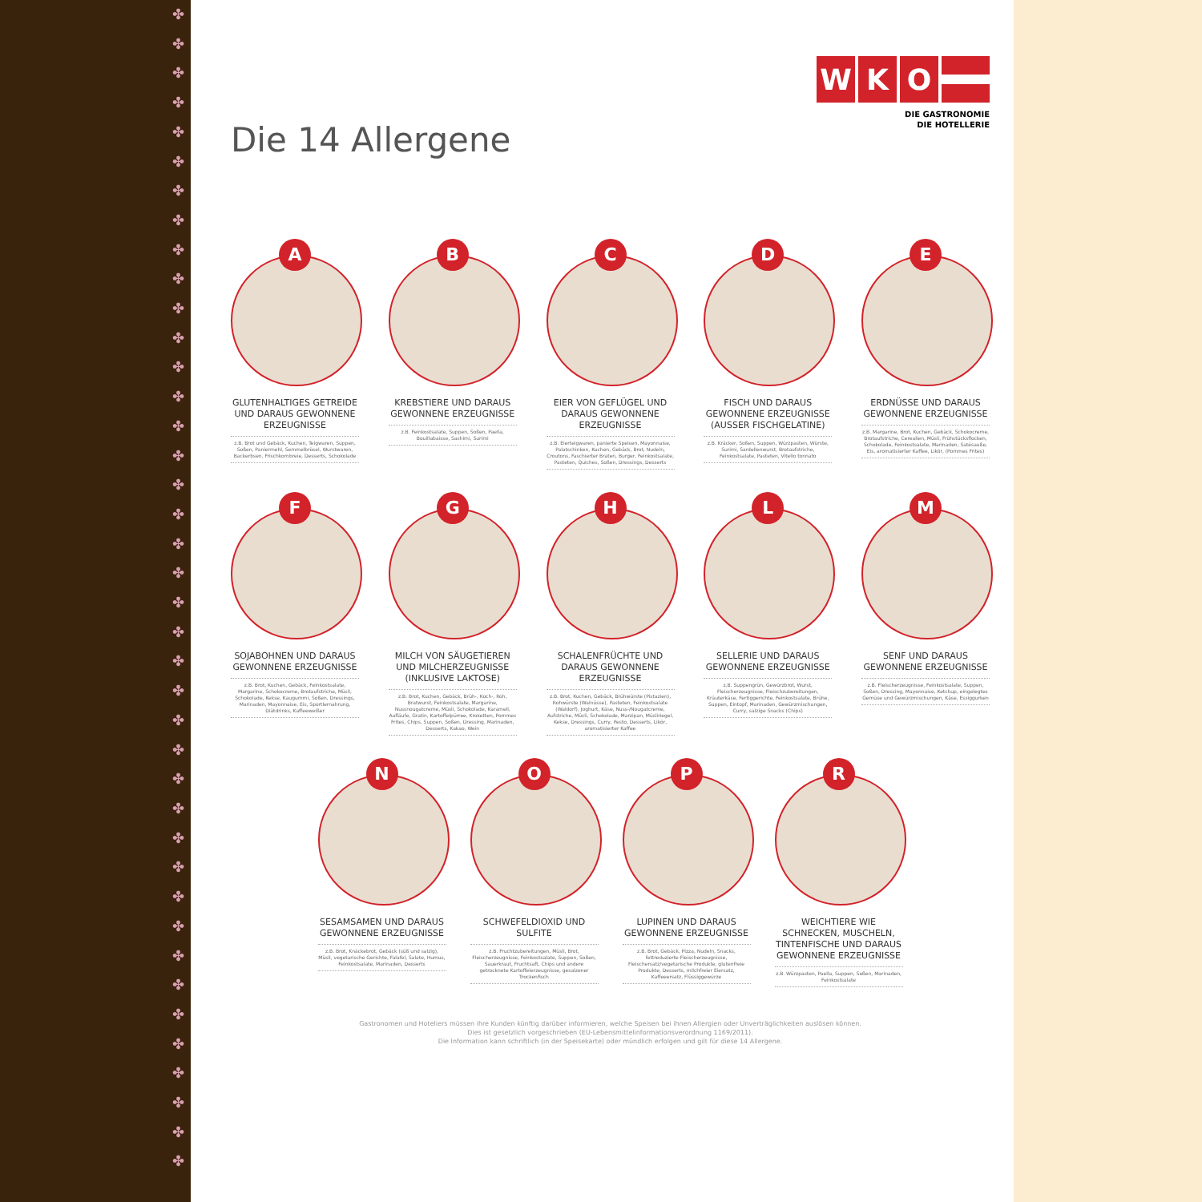✤
✤
✤
✤
✤
✤
✤
✤
✤
✤
✤
✤
✤
✤
✤
✤
✤
✤
✤
✤
✤
✤
✤
✤
✤
✤
✤
✤
✤
✤
✤
✤
✤
✤
✤
✤
✤
✤
✤
✤
Die 14 Allergene
WKO
DIE GASTRONOMIE
DIE HOTELLERIE
A
GLUTENHALTIGES GETREIDE UND DARAUS GEWONNENE ERZEUGNISSE
z.B. Brot und Gebäck, Kuchen, Teigwaren, Suppen, Soßen, Paniermehl, Semmelbrösel, Wurstwaren, Backerbsen, Frischkornbreie, Desserts, Schokolade
B
KREBSTIERE UND DARAUS GEWONNENE ERZEUGNISSE
z.B. Feinkostsalate, Suppen, Soßen, Paella, Bouillabaisse, Sashimi, Surimi
C
EIER VON GEFLÜGEL UND DARAUS GEWONNENE ERZEUGNISSE
z.B. Eierteigwaren, panierte Speisen, Mayonnaise, Palatschinken, Kuchen, Gebäck, Brot, Nudeln, Croutons, Faschierter Braten, Burger, Feinkostsalate, Pasteten, Quiches, Soßen, Dressings, Desserts
D
FISCH UND DARAUS GEWONNENE ERZEUGNISSE (AUSSER FISCHGELATINE)
z.B. Kräcker, Soßen, Suppen, Würzpasten, Würste, Surimi, Sardellenwurst, Brotaufstriche, Feinkostsalate, Pasteten, Vitello tonnato
E
ERDNÜSSE UND DARAUS GEWONNENE ERZEUGNISSE
z.B. Margarine, Brot, Kuchen, Gebäck, Schokocreme, Brotaufstriche, Cerealien, Müsli, Frühstücksflocken, Schokolade, Feinkostsalate, Marinaden, Satésauße, Eis, aromatisierter Kaffee, Likör, (Pommes Frites)
F
SOJABOHNEN UND DARAUS GEWONNENE ERZEUGNISSE
z.B. Brot, Kuchen, Gebäck, Feinkostsalate, Margarine, Schokocreme, Brotaufstriche, Müsli, Schokolade, Kekse, Kaugummi, Soßen, Dressings, Marinaden, Mayonnaise, Eis, Sportlernahrung, Diätdrinks, Kaffeeweißer
G
MILCH VON SÄUGETIEREN UND MILCHERZEUGNISSE (INKLUSIVE LAKTOSE)
z.B. Brot, Kuchen, Gebäck, Brüh-, Koch-, Roh, Bratwurst, Feinkostsalate, Margarine, Nussnougatcreme, Müsli, Schokolade, Karamell, Aufläufe, Gratin, Kartoffelpürree, Kroketten, Pommes Frites, Chips, Suppen, Soßen, Dressing, Marinaden, Desserts, Kakao, Wein
H
SCHALENFRÜCHTE UND DARAUS GEWONNENE ERZEUGNISSE
z.B. Brot, Kuchen, Gebäck, Brühwürste (Pistazien), Rohwürste (Walnüsse), Pasteten, Feinkostsalate (Waldorf), Joghurt, Käse, Nuss-/Nougatcreme, Aufstriche, Müsli, Schokolade, Marzipan, Müsliriegel, Kekse, Dressings, Curry, Pesto, Desserts, Likör, aromatisierter Kaffee
L
SELLERIE UND DARAUS GEWONNENE ERZEUGNISSE
z.B. Suppengrün, Gewürzbrot, Wurst, Fleischerzeugnisse, Fleischzubereitungen, Kräuterkäse, Fertiggerichte, Feinkostsalate, Brühe, Suppen, Eintopf, Marinaden, Gewürzmischungen, Curry, salzige Snacks (Chips)
M
SENF UND DARAUS GEWONNENE ERZEUGNISSE
z.B. Fleischerzeugnisse, Feinkostsalate, Suppen, Soßen, Dressing, Mayonnaise, Ketchup, eingelegtes Gemüse und Gewürzmischungen, Käse, Essiggurken
N
SESAMSAMEN UND DARAUS GEWONNENE ERZEUGNISSE
z.B. Brot, Knäckebrot, Gebäck (süß und salzig), Müsli, vegetarische Gerichte, Falafel, Salate, Humus, Feinkostsalate, Marinaden, Desserts
O
SCHWEFELDIOXID UND SULFITE
z.B. Fruchtzubereitungen, Müsli, Brot, Fleischerzeugnisse, Feinkostsalate, Suppen, Soßen, Sauerkraut, Fruchtsaft, Chips und andere getrocknete Kartoffelerzeugnisse, gesalzener Trockenfisch
P
LUPINEN UND DARAUS GEWONNENE ERZEUGNISSE
z.B. Brot, Gebäck, Pizza, Nudeln, Snacks, fettreduzierte Fleischerzeugnisse, Fleischersatz/vegetarische Produkte, glutenfreie Produkte, Desserts, milchfreier Eiersatz, Kaffeeersatz, Flüssiggewürze
R
WEICHTIERE WIE SCHNECKEN, MUSCHELN, TINTENFISCHE UND DARAUS GEWONNENE ERZEUGNISSE
z.B. Würzpasten, Paella, Suppen, Soßen, Marinaden, Feinkostsalate
Gastronomen und Hoteliers müssen ihre Kunden künftig darüber informieren, welche Speisen bei ihnen Allergien oder Unverträglichkeiten auslösen können.
Dies ist gesetzlich vorgeschrieben (EU-Lebensmittelinformationsverordnung 1169/2011).
Die Information kann schriftlich (in der Speisekarte) oder mündlich erfolgen und gilt für diese 14 Allergene.